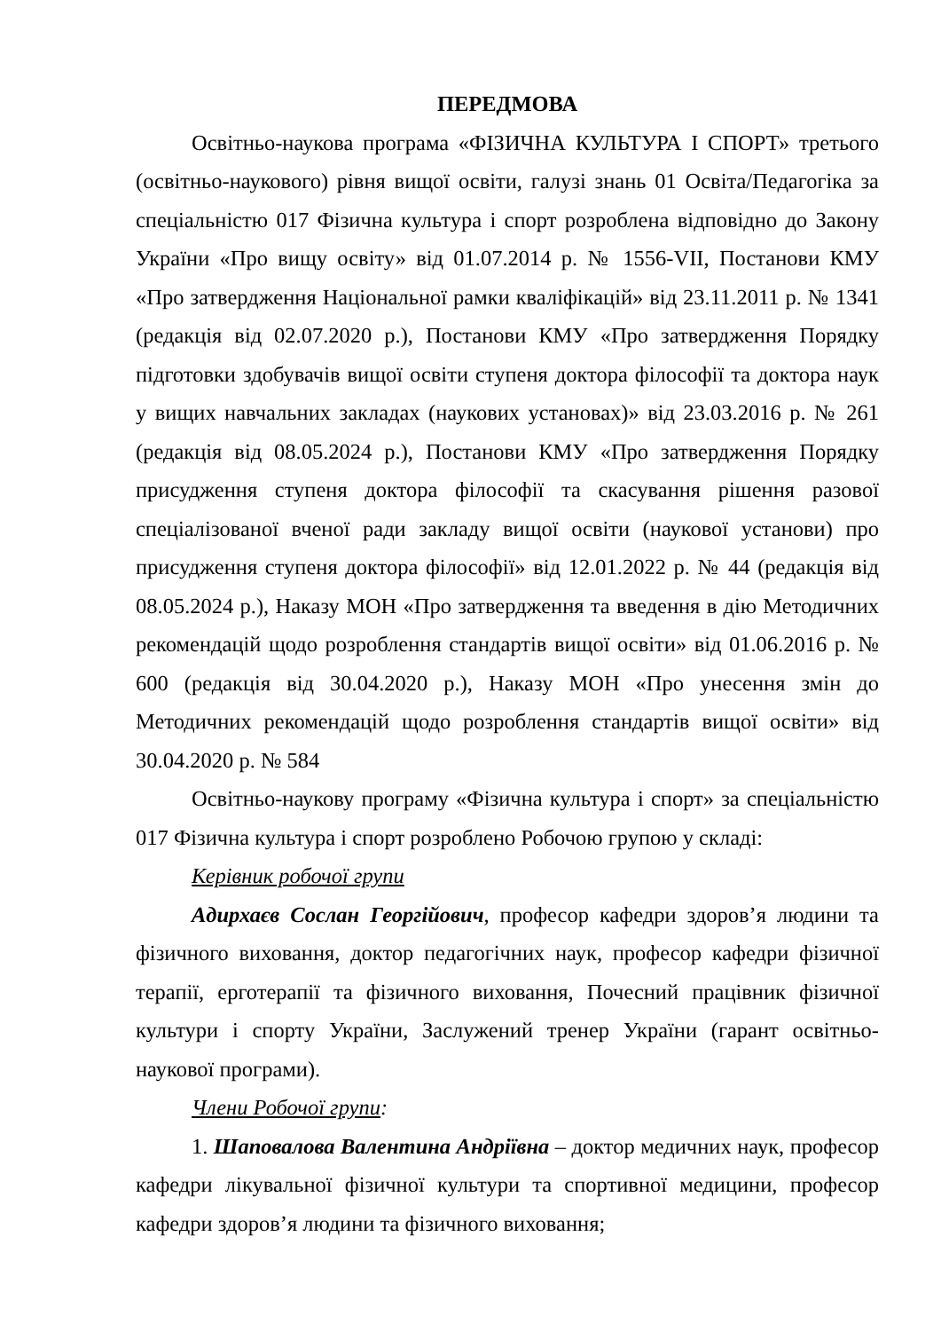ПЕРЕДМОВА
Освітньо-наукова програма «ФІЗИЧНА КУЛЬТУРА І СПОРТ» третього (освітньо-наукового) рівня вищої освіти, галузі знань 01 Освіта/Педагогіка за спеціальністю 017 Фізична культура і спорт розроблена відповідно до Закону України «Про вищу освіту» від 01.07.2014 р. № 1556-VII, Постанови КМУ «Про затвердження Національної рамки кваліфікацій» від 23.11.2011 р. № 1341 (редакція від 02.07.2020 р.), Постанови КМУ «Про затвердження Порядку підготовки здобувачів вищої освіти ступеня доктора філософії та доктора наук у вищих навчальних закладах (наукових установах)» від 23.03.2016 р. № 261 (редакція від 08.05.2024 р.), Постанови КМУ «Про затвердження Порядку присудження ступеня доктора філософії та скасування рішення разової спеціалізованої вченої ради закладу вищої освіти (наукової установи) про присудження ступеня доктора філософії» від 12.01.2022 р. № 44 (редакція від 08.05.2024 р.), Наказу МОН «Про затвердження та введення в дію Методичних рекомендацій щодо розроблення стандартів вищої освіти» від 01.06.2016 р. № 600 (редакція від 30.04.2020 р.), Наказу МОН «Про унесення змін до Методичних рекомендацій щодо розроблення стандартів вищої освіти» від 30.04.2020 р. № 584
Освітньо-наукову програму «Фізична культура і спорт» за спеціальністю 017 Фізична культура і спорт розроблено Робочою групою у складі:
Керівник робочої групи
Адирхаєв Сослан Георгійович, професор кафедри здоров’я людини та фізичного виховання, доктор педагогічних наук, професор кафедри фізичної терапії, ерготерапії та фізичного виховання, Почесний працівник фізичної культури і спорту України, Заслужений тренер України (гарант освітньо-наукової програми).
Члени Робочої групи:
1. Шаповалова Валентина Андріївна – доктор медичних наук, професор кафедри лікувальної фізичної культури та спортивної медицини, професор кафедри здоров’я людини та фізичного виховання;